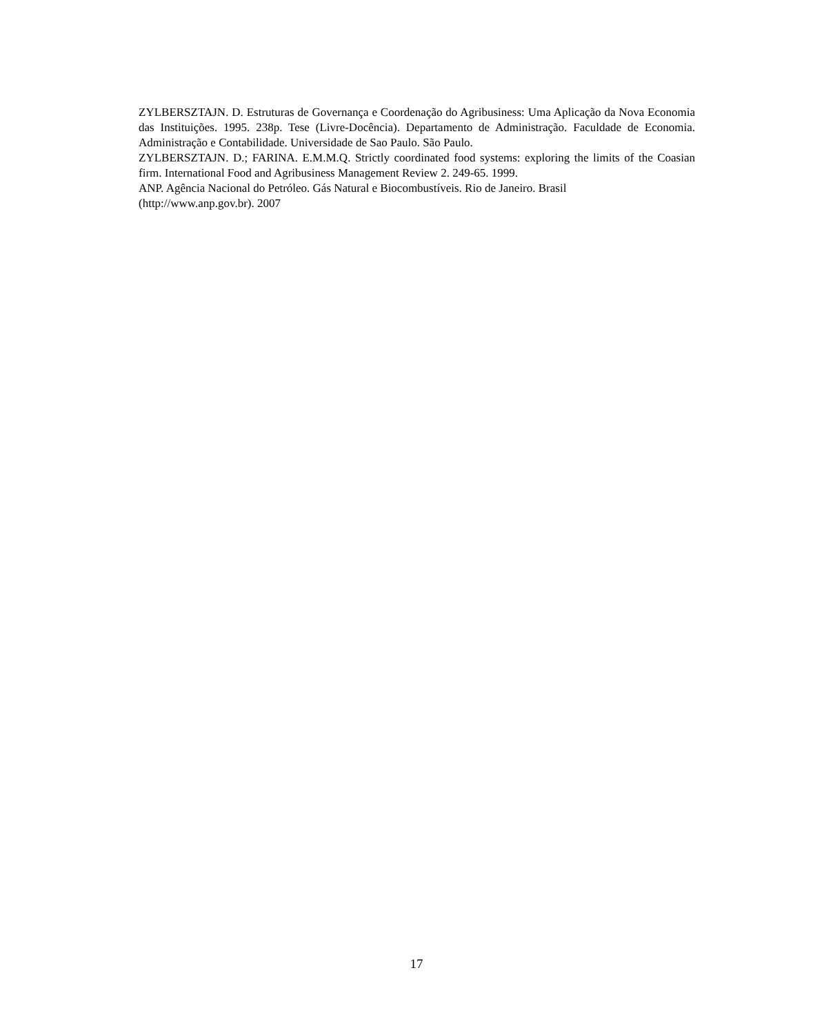ZYLBERSZTAJN. D. Estruturas de Governança e Coordenação do Agribusiness: Uma Aplicação da Nova Economia das Instituições. 1995. 238p. Tese (Livre-Docência). Departamento de Administração. Faculdade de Economia. Administração e Contabilidade. Universidade de Sao Paulo. São Paulo.
ZYLBERSZTAJN. D.; FARINA. E.M.M.Q. Strictly coordinated food systems: exploring the limits of the Coasian firm. International Food and Agribusiness Management Review 2. 249-65. 1999.
ANP. Agência Nacional do Petróleo. Gás Natural e Biocombustíveis. Rio de Janeiro. Brasil
(http://www.anp.gov.br). 2007
17